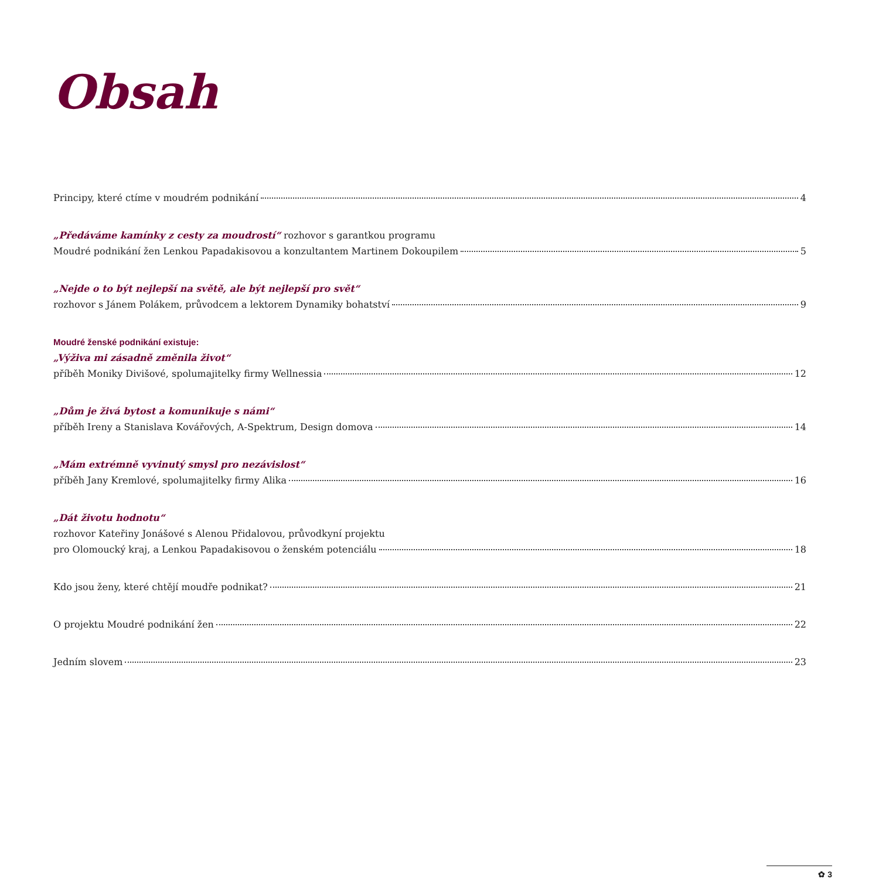Obsah
Principy, které ctíme v moudrém podnikání 4
„Předáváme kamínky z cesty za moudrostí“ rozhovor s garantkou programu
Moudré podnikání žen Lenkou Papadakisovou a konzultantem Martinem Dokoupilem 5
„Nejde o to být nejlepší na světě, ale být nejlepší pro svět“
rozhovor s Jánem Polákem, průvodcem a lektorem Dynamiky bohatství 9
Moudré ženské podnikání existuje:
„Výživa mi zásadně změnila život“
příběh Moniky Divišové, spolumajitelky firmy Wellnessia 12
„Dům je živá bytost a komunikuje s námi“
příběh Ireny a Stanislava Kovářových, A-Spektrum, Design domova 14
„Mám extrémně vyvinutý smysl pro nezávislost“
příběh Jany Kremlové, spolumajitelky firmy Alika 16
„Dát životu hodnotu“
rozhovor Kateřiny Jonášové s Alenou Přidalovou, průvodkyní projektu
pro Olomoucký kraj, a Lenkou Papadakisovou o ženském potenciálu 18
Kdo jsou ženy, které chtějí moudře podnikat? 21
O projektu Moudré podnikání žen 22
Jedním slovem 23
✿ 3